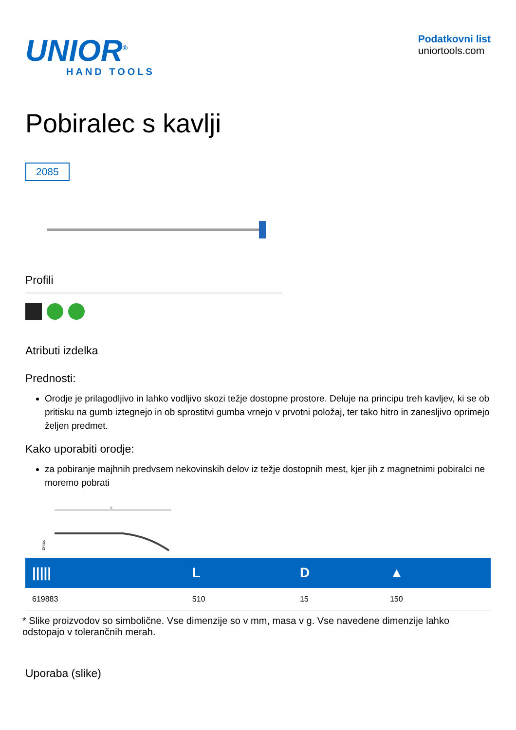UNIOR<sup>®</sup>
HAND TOOLS
Podatkovni list
uniortools.com
Pobiralec s kavlji
2085
Profili
Atributi izdelka
Prednosti:
Orodje je prilagodljivo in lahko vodljivo skozi težje dostopne prostore. Deluje na principu treh kavljev, ki se ob pritisku na gumb iztegnejo in ob sprostitvi gumba vrnejo v prvotni položaj, ter tako hitro in zanesljivo oprimejo željen predmet.
Kako uporabiti orodje:
za pobiranje majhnih predvsem nekovinskih delov iz težje dostopnih mest, kjer jih z magnetnimi pobiralci ne moremo pobrati
L
Dmax
| ///// | L | D | ▲ |
| --- | --- | --- | --- |
| 619883 | 510 | 15 | 150 |
* Slike proizvodov so simbolične. Vse dimenzije so v mm, masa v g. Vse navedene dimenzije lahko odstopajo v tolerančnih merah.
Uporaba (slike)